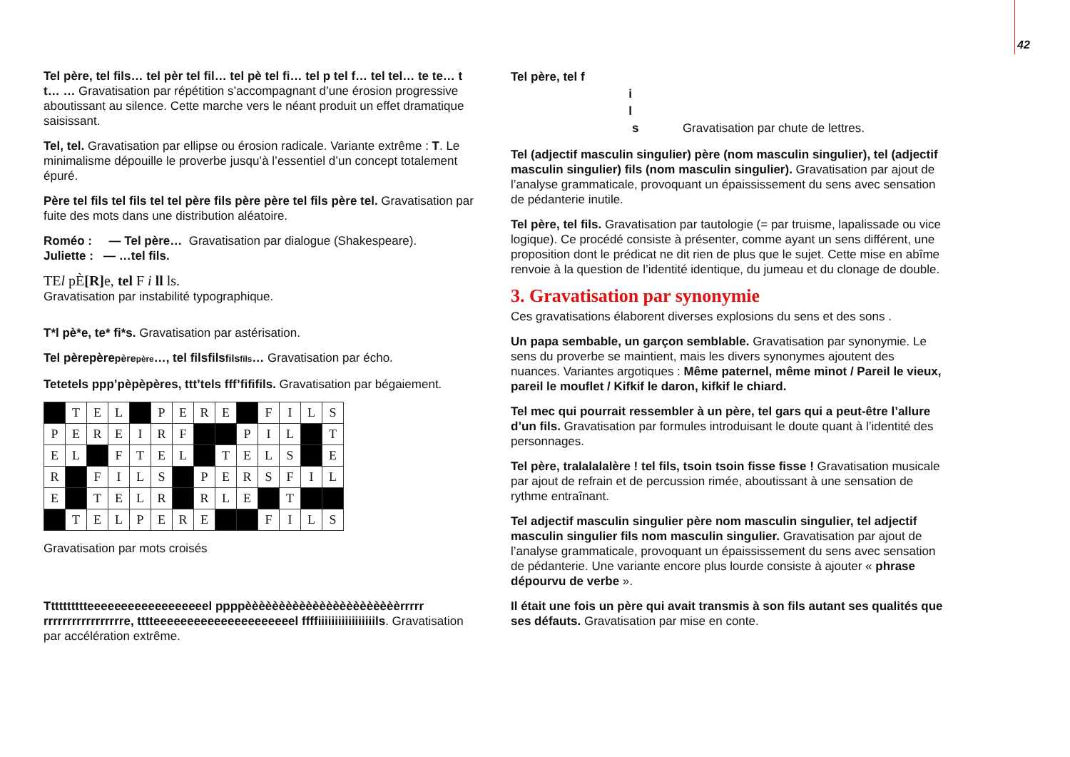42
Tel père, tel fils… tel pèr tel fil… tel pè tel fi… tel p tel f… tel tel… te te… t t… … Gravatisation par répétition s’accompagnant d’une érosion progressive aboutissant au silence. Cette marche vers le néant produit un effet dramatique saisissant.
Tel, tel. Gravatisation par ellipse ou érosion radicale. Variante extrême : T. Le minimalisme dépouille le proverbe jusqu’à l’essentiel d’un concept totalement épuré.
Père tel fils tel fils tel tel père fils père père tel fils père tel. Gravatisation par fuite des mots dans une distribution aléatoire.
Roméo : — Tel père… Gravatisation par dialogue (Shakespeare).
Juliette : — …tel fils.
TEl pÈ[R] e, tel F i ll ls.
Gravatisation par instabilité typographique.
T*l pè*e, te* fi*s. Gravatisation par astérisation.
Tel pèrepèrepèrepère…, tel filsfilsfilsfils… Gravatisation par écho.
Tetetels ppp’pèpèpères, ttt’tels fff’fififils. Gravatisation par bégaiement.
| | T | E | L | | P | E | R | E | | F | I | L | S |
| P | E | R | E | I | R | F | | | P | I | L | | T |
| E | L | | F | T | E | L | | T | E | L | S | | E |
| R | | F | I | L | S | | P | E | R | S | F | I | L |
| E | | T | E | L | R | | R | L | E | | T | | |
| | T | E | L | P | E | R | E | | | F | I | L | S |
Gravatisation par mots croisés
Tttttttttteeeeeeeeeeeeeeeeeel ppppèèèèèèèèèèèèèèèèèèèèèèèrrrrr rrrrrrrrrrrrrrrrre, tttteeeeeeeeeeeeeeeeeeeeel ffffiiiiiiiiiiiiiiiiils. Gravatisation par accélération extrême.
Tel père, tel f
i
l
s Gravatisation par chute de lettres.
Tel (adjectif masculin singulier) père (nom masculin singulier), tel (adjectif masculin singulier) fils (nom masculin singulier). Gravatisation par ajout de l’analyse grammaticale, provoquant un épaississement du sens avec sensation de pédanterie inutile.
Tel père, tel fils. Gravatisation par tautologie (= par truisme, lapalissade ou vice logique). Ce procédé consiste à présenter, comme ayant un sens différent, une proposition dont le prédicat ne dit rien de plus que le sujet. Cette mise en abîme renvoie à la question de l’identité identique, du jumeau et du clonage de double.
3. Gravatisation par synonymie
Ces gravatisations élaborent diverses explosions du sens et des sons .
Un papa sembable, un garçon semblable. Gravatisation par synonymie. Le sens du proverbe se maintient, mais les divers synonymes ajoutent des nuances. Variantes argotiques : Même paternel, même minot / Pareil le vieux, pareil le mouflet / Kifkif le daron, kifkif le chiard.
Tel mec qui pourrait ressembler à un père, tel gars qui a peut-être l’allure d’un fils. Gravatisation par formules introduisant le doute quant à l’identité des personnages.
Tel père, tralalalalère ! tel fils, tsoin tsoin fisse fisse ! Gravatisation musicale par ajout de refrain et de percussion rimée, aboutissant à une sensation de rythme entraînant.
Tel adjectif masculin singulier père nom masculin singulier, tel adjectif masculin singulier fils nom masculin singulier. Gravatisation par ajout de l’analyse grammaticale, provoquant un épaississement du sens avec sensation de pédanterie. Une variante encore plus lourde consiste à ajouter « phrase dépourvu de verbe ».
Il était une fois un père qui avait transmis à son fils autant ses qualités que ses défauts. Gravatisation par mise en conte.